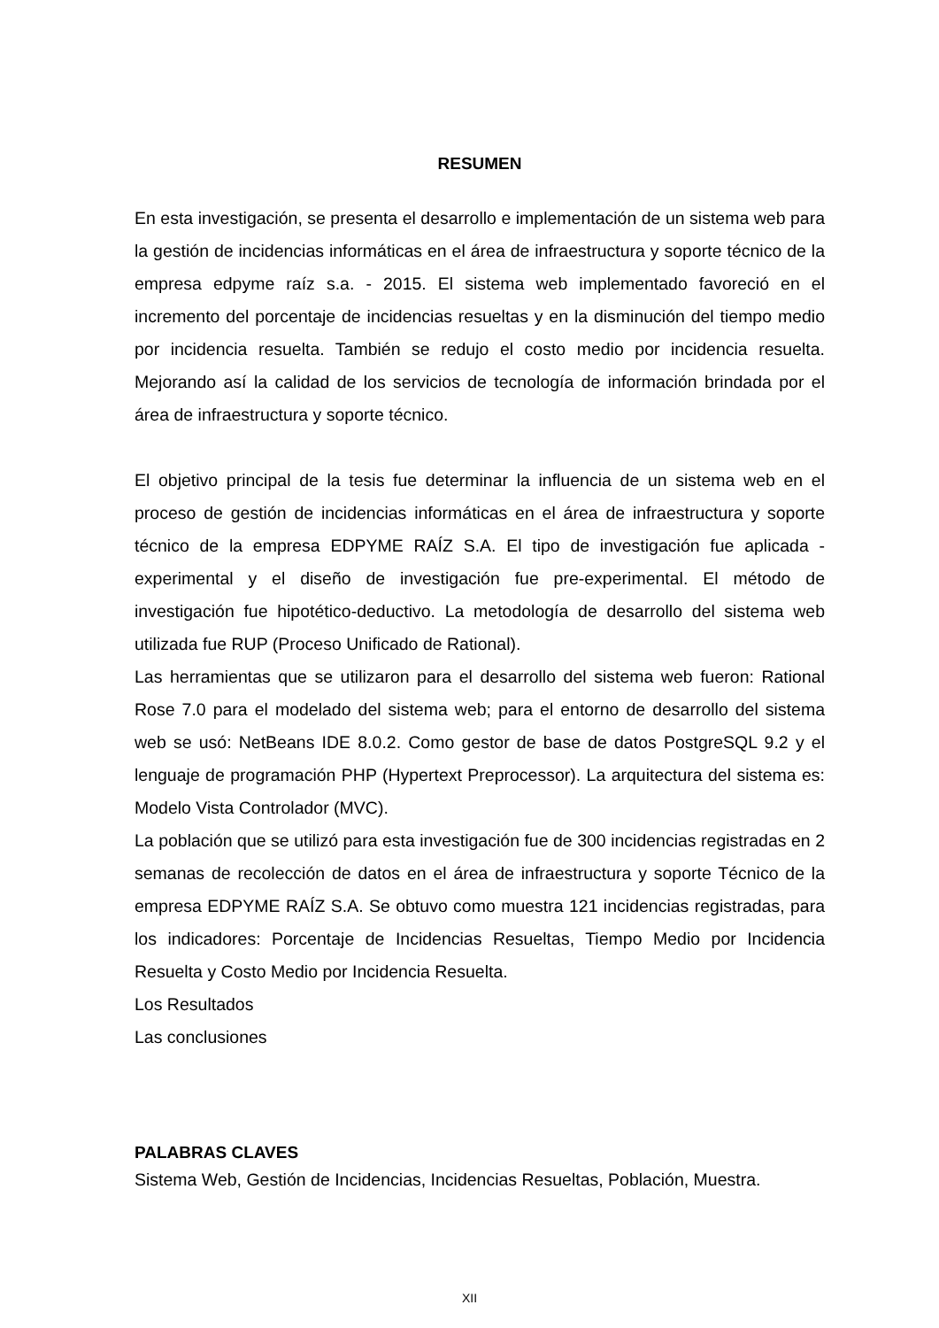RESUMEN
En esta investigación, se presenta el desarrollo e implementación de un sistema web para la gestión de incidencias informáticas en el área de infraestructura y soporte técnico de la empresa edpyme raíz s.a. - 2015. El sistema web implementado favoreció en el incremento del porcentaje de incidencias resueltas y en la disminución del tiempo medio por incidencia resuelta. También se redujo el costo medio por incidencia resuelta. Mejorando así la calidad de los servicios de tecnología de información brindada por el área de infraestructura y soporte técnico.
El objetivo principal de la tesis fue determinar la influencia de un sistema web en el proceso de gestión de incidencias informáticas en el área de infraestructura y soporte técnico de la empresa EDPYME RAÍZ S.A. El tipo de investigación fue aplicada - experimental y el diseño de investigación fue pre-experimental. El método de investigación fue hipotético-deductivo. La metodología de desarrollo del sistema web utilizada fue RUP (Proceso Unificado de Rational).
Las herramientas que se utilizaron para el desarrollo del sistema web fueron: Rational Rose 7.0 para el modelado del sistema web; para el entorno de desarrollo del sistema web se usó: NetBeans IDE 8.0.2. Como gestor de base de datos PostgreSQL 9.2 y el lenguaje de programación PHP (Hypertext Preprocessor). La arquitectura del sistema es: Modelo Vista Controlador (MVC).
La población que se utilizó para esta investigación fue de 300 incidencias registradas en 2 semanas de recolección de datos en el área de infraestructura y soporte Técnico de la empresa EDPYME RAÍZ S.A. Se obtuvo como muestra 121 incidencias registradas, para los indicadores: Porcentaje de Incidencias Resueltas, Tiempo Medio por Incidencia Resuelta y Costo Medio por Incidencia Resuelta.
Los Resultados
Las conclusiones
PALABRAS CLAVES
Sistema Web, Gestión de Incidencias, Incidencias Resueltas, Población, Muestra.
XII